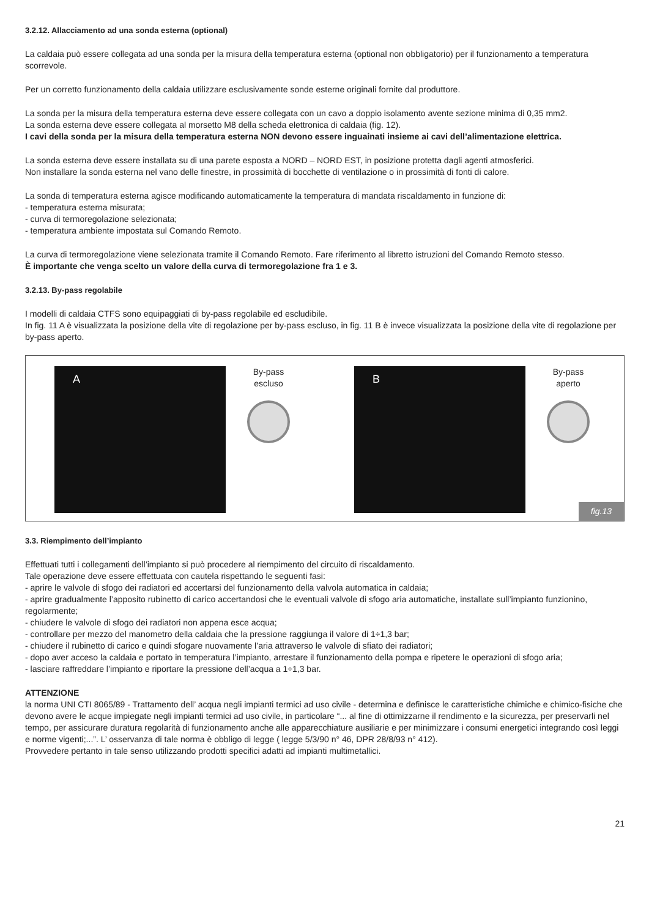3.2.12. Allacciamento ad una sonda esterna (optional)
La caldaia può essere collegata ad una sonda per la misura della temperatura esterna (optional non obbligatorio) per il funzionamento a temperatura scorrevole.
Per un corretto funzionamento della caldaia utilizzare esclusivamente sonde esterne originali fornite dal produttore.
La sonda per la misura della temperatura esterna deve essere collegata con un cavo a doppio isolamento avente sezione minima di 0,35 mm2.
La sonda esterna deve essere collegata al morsetto M8 della scheda elettronica di caldaia (fig. 12).
I cavi della sonda per la misura della temperatura esterna NON devono essere inguainati insieme ai cavi dell’alimentazione elettrica.
La sonda esterna deve essere installata su di una parete esposta a NORD – NORD EST, in posizione protetta dagli agenti atmosferici.
Non installare la sonda esterna nel vano delle finestre, in prossimità di bocchette di ventilazione o in prossimità di fonti di calore.
La sonda di temperatura esterna agisce modificando automaticamente la temperatura di mandata riscaldamento in funzione di:
- temperatura esterna misurata;
- curva di termoregolazione selezionata;
- temperatura ambiente impostata sul Comando Remoto.
La curva di termoregolazione viene selezionata tramite il Comando Remoto. Fare riferimento al libretto istruzioni del Comando Remoto stesso.
È importante che venga scelto un valore della curva di termoregolazione fra 1 e 3.
3.2.13. By-pass regolabile
I modelli di caldaia CTFS sono equipaggiati di by-pass regolabile ed escludibile.
In fig. 11 A è visualizzata la posizione della vite di regolazione per by-pass escluso, in fig. 11 B è invece visualizzata la posizione della vite di regolazione per by-pass aperto.
A
By-pass
escluso
B
By-pass
aperto
fig.13
3.3. Riempimento dell’impianto
Effettuati tutti i collegamenti dell’impianto si può procedere al riempimento del circuito di riscaldamento.
Tale operazione deve essere effettuata con cautela rispettando le seguenti fasi:
- aprire le valvole di sfogo dei radiatori ed accertarsi del funzionamento della valvola automatica in caldaia;
- aprire gradualmente l’apposito rubinetto di carico accertandosi che le eventuali valvole di sfogo aria automatiche, installate sull’impianto funzionino, regolarmente;
- chiudere le valvole di sfogo dei radiatori non appena esce acqua;
- controllare per mezzo del manometro della caldaia che la pressione raggiunga il valore di 1÷1,3 bar;
- chiudere il rubinetto di carico e quindi sfogare nuovamente l’aria attraverso le valvole di sfiato dei radiatori;
- dopo aver acceso la caldaia e portato in temperatura l’impianto, arrestare il funzionamento della pompa e ripetere le operazioni di sfogo aria;
- lasciare raffreddare l’impianto e riportare la pressione dell’acqua a 1÷1,3 bar.
ATTENZIONE
la norma UNI CTI 8065/89 - Trattamento dell’ acqua negli impianti termici ad uso civile - determina e definisce le caratteristiche chimiche e chimico-fisiche che devono avere le acque impiegate negli impianti termici ad uso civile, in particolare “... al fine di ottimizzarne il rendimento e la sicurezza, per preservarli nel tempo, per assicurare duratura regolarità di funzionamento anche alle apparecchiature ausiliarie e per minimizzare i consumi energetici integrando così leggi e norme vigenti;...”. L’ osservanza di tale norma è obbligo di legge ( legge 5/3/90 n° 46, DPR 28/8/93 n° 412).
Provvedere pertanto in tale senso utilizzando prodotti specifici adatti ad impianti multimetallici.
21